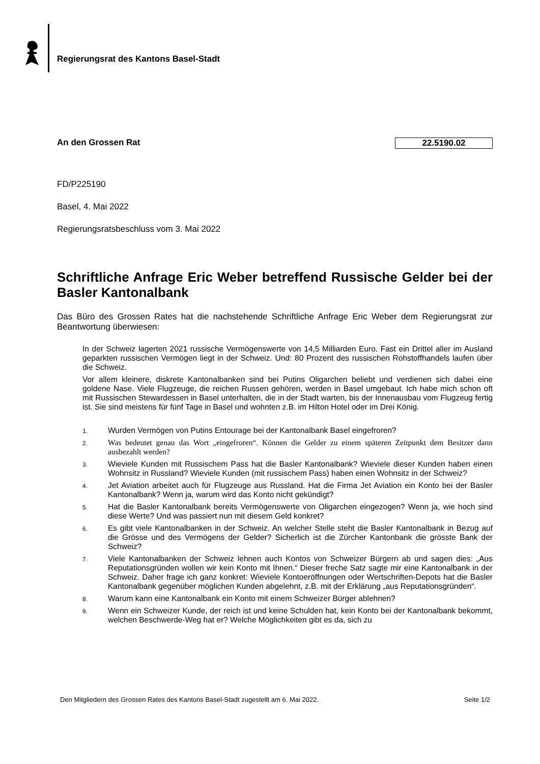Regierungsrat des Kantons Basel-Stadt
An den Grossen Rat 22.5190.02
FD/P225190
Basel, 4. Mai 2022
Regierungsratsbeschluss vom 3. Mai 2022
Schriftliche Anfrage Eric Weber betreffend Russische Gelder bei der Basler Kantonalbank
Das Büro des Grossen Rates hat die nachstehende Schriftliche Anfrage Eric Weber dem Regierungsrat zur Beantwortung überwiesen:
In der Schweiz lagerten 2021 russische Vermögenswerte von 14,5 Milliarden Euro. Fast ein Drittel aller im Ausland geparkten russischen Vermögen liegt in der Schweiz. Und: 80 Prozent des russischen Rohstoffhandels laufen über die Schweiz.
Vor allem kleinere, diskrete Kantonalbanken sind bei Putins Oligarchen beliebt und verdienen sich dabei eine goldene Nase. Viele Flugzeuge, die reichen Russen gehören, werden in Basel umgebaut. Ich habe mich schon oft mit Russischen Stewardessen in Basel unterhalten, die in der Stadt warten, bis der Innenausbau vom Flugzeug fertig ist. Sie sind meistens für fünf Tage in Basel und wohnten z.B. im Hilton Hotel oder im Drei König.
1.
Wurden Vermögen von Putins Entourage bei der Kantonalbank Basel eingefroren?
2.
Was bedeutet genau das Wort „eingefroren“. Können die Gelder zu einem späteren Zeitpunkt dem Besitzer dann ausbezahlt werden?
3.
Wieviele Kunden mit Russischem Pass hat die Basler Kantonalbank? Wieviele dieser Kunden haben einen Wohnsitz in Russland? Wieviele Kunden (mit russischem Pass) haben einen Wohnsitz in der Schweiz?
4.
Jet Aviation arbeitet auch für Flugzeuge aus Russland. Hat die Firma Jet Aviation ein Konto bei der Basler Kantonalbank? Wenn ja, warum wird das Konto nicht gekündigt?
5.
Hat die Basler Kantonalbank bereits Vermögenswerte von Oligarchen eingezogen? Wenn ja, wie hoch sind diese Werte? Und was passiert nun mit diesem Geld konkret?
6.
Es gibt viele Kantonalbanken in der Schweiz. An welcher Stelle steht die Basler Kantonalbank in Bezug auf die Grösse und des Vermögens der Gelder? Sicherlich ist die Zürcher Kantonbank die grösste Bank der Schweiz?
7.
Viele Kantonalbanken der Schweiz lehnen auch Kontos von Schweizer Bürgern ab und sagen dies: „Aus Reputationsgründen wollen wir kein Konto mit Ihnen.“ Dieser freche Satz sagte mir eine Kantonalbank in der Schweiz. Daher frage ich ganz konkret: Wieviele Kontoeröffnungen oder Wertschriften-Depots hat die Basler Kantonalbank gegenüber möglichen Kunden abgelehnt, z.B. mit der Erklärung „aus Reputationsgründen“.
8.
Warum kann eine Kantonalbank ein Konto mit einem Schweizer Bürger ablehnen?
9.
Wenn ein Schweizer Kunde, der reich ist und keine Schulden hat, kein Konto bei der Kantonalbank bekommt, welchen Beschwerde-Weg hat er? Welche Möglichkeiten gibt es da, sich zu
Den Mitgliedern des Grossen Rates des Kantons Basel-Stadt zugestellt am 6. Mai 2022. Seite 1/2